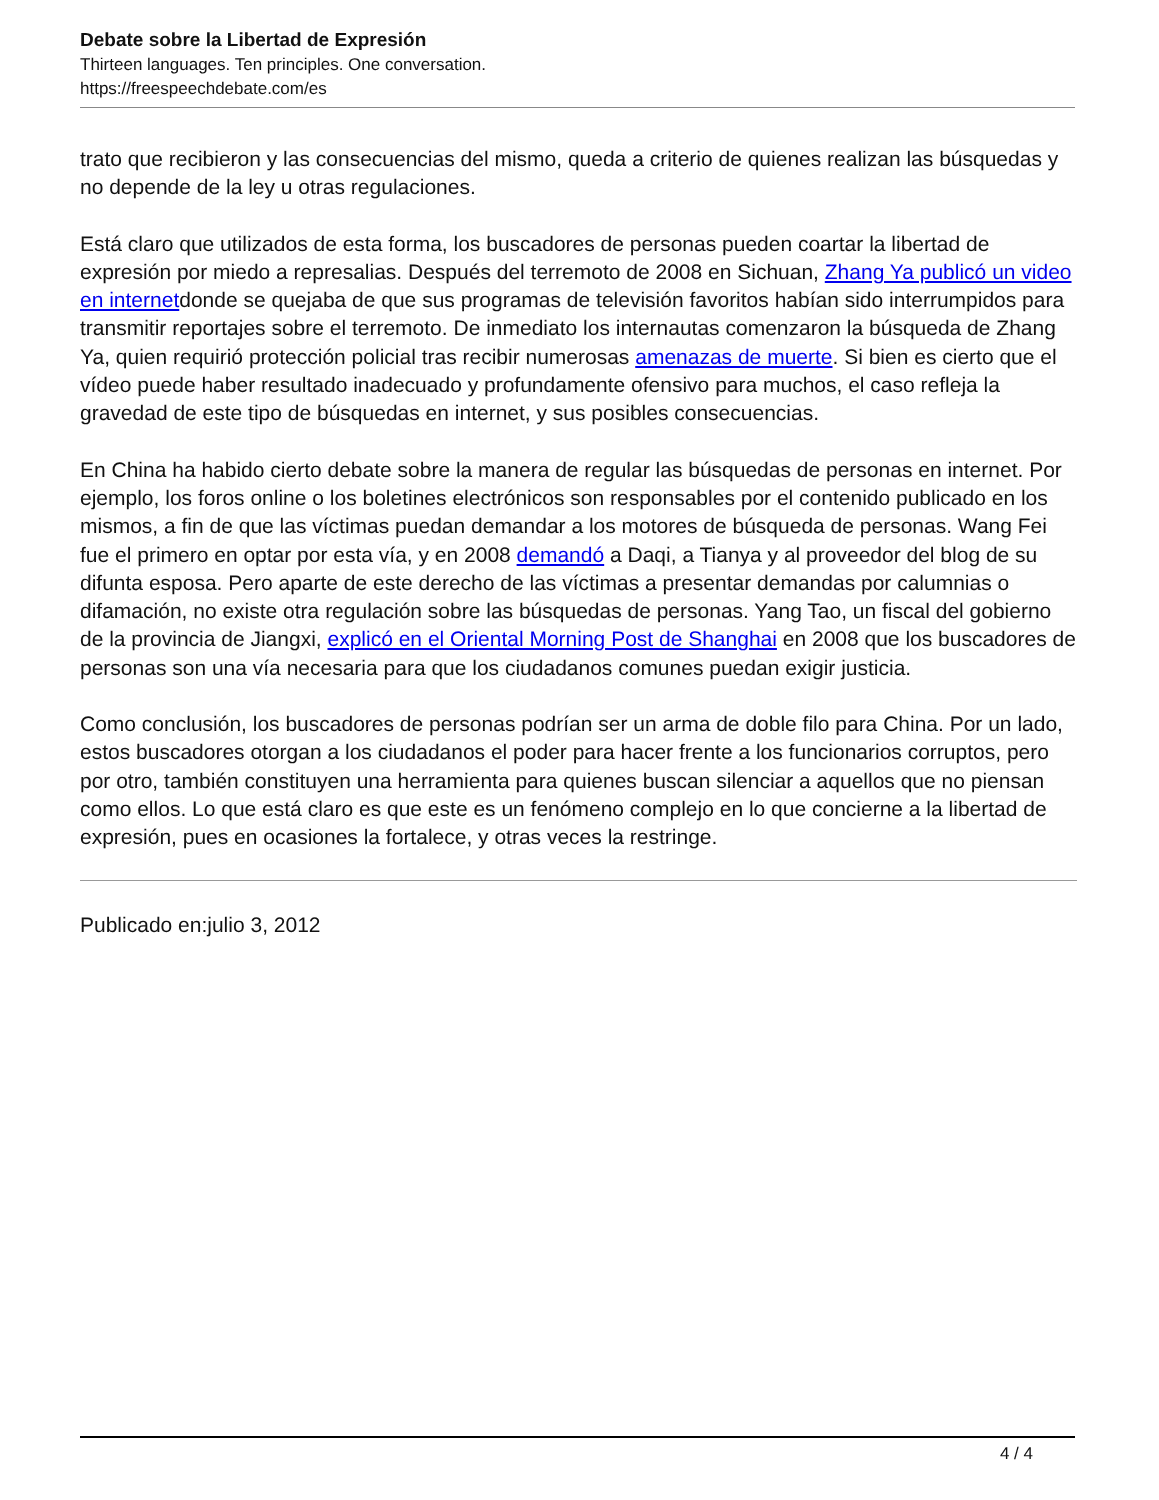Debate sobre la Libertad de Expresión
Thirteen languages. Ten principles. One conversation.
https://freespeechdebate.com/es
trato que recibieron y las consecuencias del mismo, queda a criterio de quienes realizan las búsquedas y no depende de la ley u otras regulaciones.
Está claro que utilizados de esta forma, los buscadores de personas pueden coartar la libertad de expresión por miedo a represalias. Después del terremoto de 2008 en Sichuan, Zhang Ya publicó un video en internetdonde se quejaba de que sus programas de televisión favoritos habían sido interrumpidos para transmitir reportajes sobre el terremoto. De inmediato los internautas comenzaron la búsqueda de Zhang Ya, quien requirió protección policial tras recibir numerosas amenazas de muerte. Si bien es cierto que el vídeo puede haber resultado inadecuado y profundamente ofensivo para muchos, el caso refleja la gravedad de este tipo de búsquedas en internet, y sus posibles consecuencias.
En China ha habido cierto debate sobre la manera de regular las búsquedas de personas en internet. Por ejemplo, los foros online o los boletines electrónicos son responsables por el contenido publicado en los mismos, a fin de que las víctimas puedan demandar a los motores de búsqueda de personas. Wang Fei fue el primero en optar por esta vía, y en 2008 demandó a Daqi, a Tianya y al proveedor del blog de su difunta esposa. Pero aparte de este derecho de las víctimas a presentar demandas por calumnias o difamación, no existe otra regulación sobre las búsquedas de personas. Yang Tao, un fiscal del gobierno de la provincia de Jiangxi, explicó en el Oriental Morning Post de Shanghai en 2008 que los buscadores de personas son una vía necesaria para que los ciudadanos comunes puedan exigir justicia.
Como conclusión, los buscadores de personas podrían ser un arma de doble filo para China. Por un lado, estos buscadores otorgan a los ciudadanos el poder para hacer frente a los funcionarios corruptos, pero por otro, también constituyen una herramienta para quienes buscan silenciar a aquellos que no piensan como ellos. Lo que está claro es que este es un fenómeno complejo en lo que concierne a la libertad de expresión, pues en ocasiones la fortalece, y otras veces la restringe.
Publicado en:julio 3, 2012
4 / 4